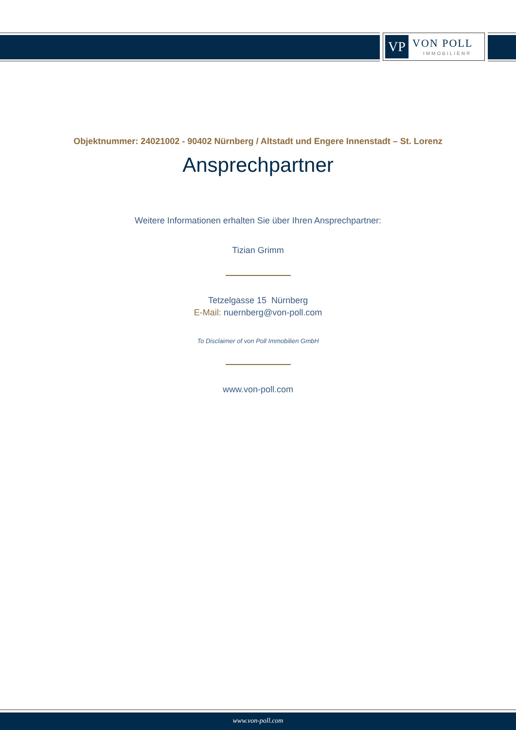VP VON POLL
IMMOBILIEN®
Objektnummer: 24021002 - 90402 Nürnberg / Altstadt und Engere Innenstadt – St. Lorenz
Ansprechpartner
Weitere Informationen erhalten Sie über Ihren Ansprechpartner:
Tizian Grimm
Tetzelgasse 15 Nürnberg
E-Mail: nuernberg@von-poll.com
To Disclaimer of von Poll Immobilien GmbH
www.von-poll.com
www.von-poll.com